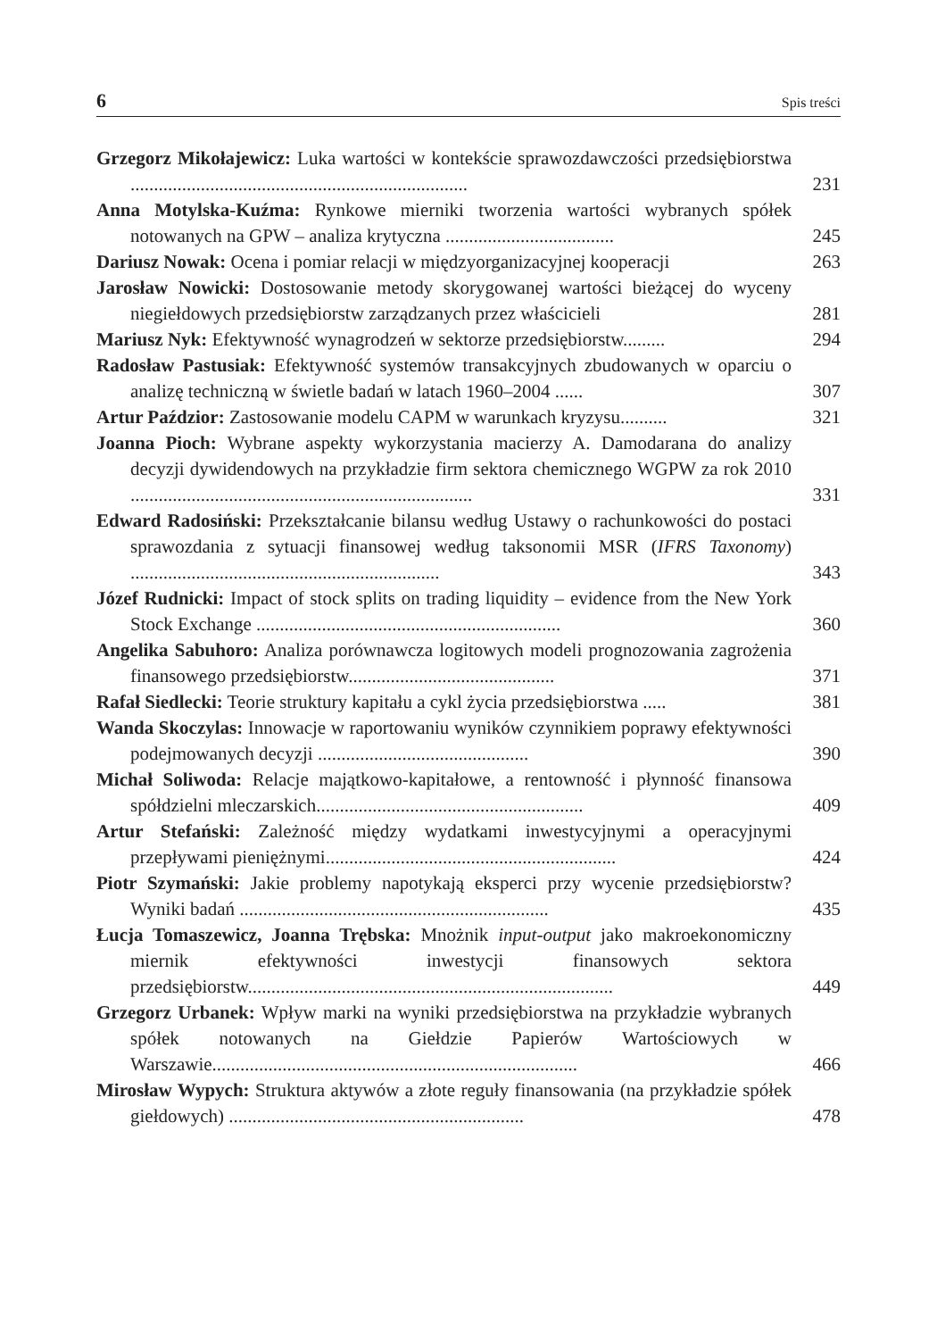6 Spis treści
Grzegorz Mikołajewicz: Luka wartości w kontekście sprawozdawczości przedsiębiorstwa ........................................................................
231
Anna Motylska-Kuźma: Rynkowe mierniki tworzenia wartości wybranych spółek notowanych na GPW – analiza krytyczna ....................................
245
Dariusz Nowak: Ocena i pomiar relacji w międzyorganizacyjnej kooperacji
263
Jarosław Nowicki: Dostosowanie metody skorygowanej wartości bieżącej do wyceny niegiełdowych przedsiębiorstw zarządzanych przez właścicieli
281
Mariusz Nyk: Efektywność wynagrodzeń w sektorze przedsiębiorstw.........
294
Radosław Pastusiak: Efektywność systemów transakcyjnych zbudowanych w oparciu o analizę techniczną w świetle badań w latach 1960–2004 ......
307
Artur Paździor: Zastosowanie modelu CAPM w warunkach kryzysu..........
321
Joanna Pioch: Wybrane aspekty wykorzystania macierzy A. Damodarana do analizy decyzji dywidendowych na przykładzie firm sektora chemicznego WGPW za rok 2010 .........................................................................
331
Edward Radosiński: Przekształcanie bilansu według Ustawy o rachunkowości do postaci sprawozdania z sytuacji finansowej według taksonomii MSR (IFRS Taxonomy) ..................................................................
343
Józef Rudnicki: Impact of stock splits on trading liquidity – evidence from the New York Stock Exchange .................................................................
360
Angelika Sabuhoro: Analiza porównawcza logitowych modeli prognozowania zagrożenia finansowego przedsiębiorstw............................................
371
Rafał Siedlecki: Teorie struktury kapitału a cykl życia przedsiębiorstwa .....
381
Wanda Skoczylas: Innowacje w raportowaniu wyników czynnikiem poprawy efektywności podejmowanych decyzji .............................................
390
Michał Soliwoda: Relacje majątkowo-kapitałowe, a rentowność i płynność finansowa spółdzielni mleczarskich.........................................................
409
Artur Stefański: Zależność między wydatkami inwestycyjnymi a operacyjnymi przepływami pieniężnymi..............................................................
424
Piotr Szymański: Jakie problemy napotykają eksperci przy wycenie przedsiębiorstw? Wyniki badań ..................................................................
435
Łucja Tomaszewicz, Joanna Trębska: Mnożnik input-output jako makroekonomiczny miernik efektywności inwestycji finansowych sektora przedsiębiorstw..............................................................................
449
Grzegorz Urbanek: Wpływ marki na wyniki przedsiębiorstwa na przykładzie wybranych spółek notowanych na Giełdzie Papierów Wartościowych w Warszawie..............................................................................
466
Mirosław Wypych: Struktura aktywów a złote reguły finansowania (na przykładzie spółek giełdowych) ...............................................................
478